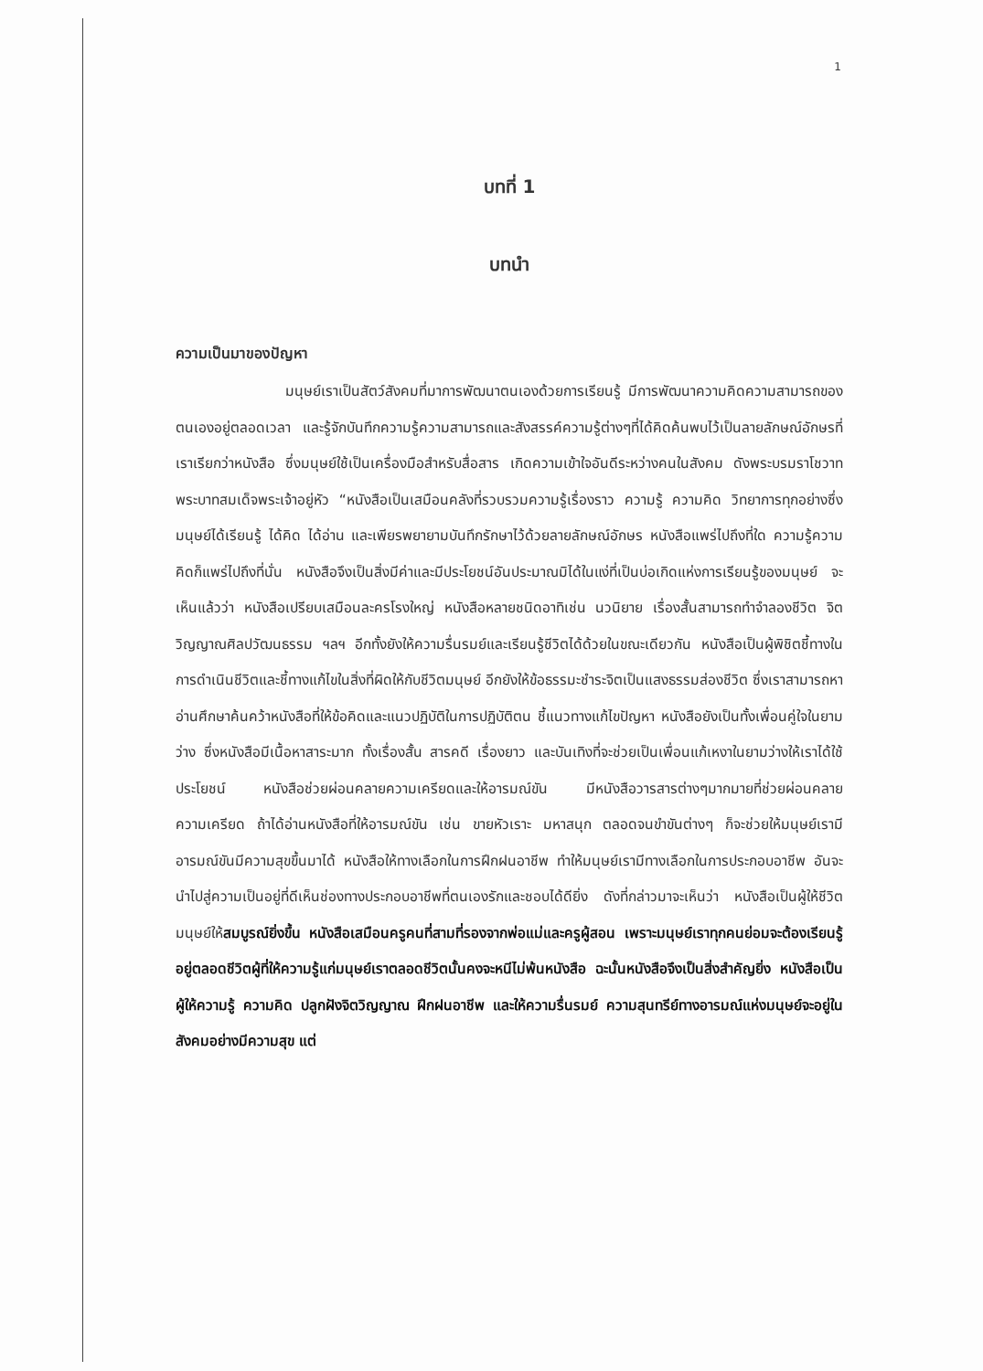1
บทที่ 1
บทนำ
ความเป็นมาของปัญหา
มนุษย์เราเป็นสัตว์สังคมที่มาการพัฒนาตนเองด้วยการเรียนรู้ มีการพัฒนาความคิดความสามารถของตนเองอยู่ตลอดเวลา และรู้จักบันทึกความรู้ความสามารถและสังสรรค์ความรู้ต่างๆที่ได้คิดค้นพบไว้เป็นลายลักษณ์อักษรที่เราเรียกว่าหนังสือ ซึ่งมนุษย์ใช้เป็นเครื่องมือสำหรับสื่อสาร เกิดความเข้าใจอันดีระหว่างคนในสังคม ดังพระบรมราโชวาทพระบาทสมเด็จพระเจ้าอยู่หัว “หนังสือเป็นเสมือนคลังที่รวบรวมความรู้เรื่องราว ความรู้ ความคิด วิทยาการทุกอย่างซึ่งมนุษย์ได้เรียนรู้ ได้คิด ได้อ่าน และเพียรพยายามบันทึกรักษาไว้ด้วยลายลักษณ์อักษร หนังสือแพร่ไปถึงที่ใด ความรู้ความคิดก็แพร่ไปถึงที่นั่น หนังสือจึงเป็นสิ่งมีค่าและมีประโยชน์อันประมาณมิได้ในแง่ที่เป็นบ่อเกิดแห่งการเรียนรู้ของมนุษย์ จะเห็นแล้วว่า หนังสือเปรียบเสมือนละครโรงใหญ่ หนังสือหลายชนิดอาทิเช่น นวนิยาย เรื่องสั้นสามารถทำจำลองชีวิต จิตวิญญาณศิลปวัฒนธรรม ฯลฯ อีกทั้งยังให้ความรื่นรมย์และเรียนรู้ชีวิตได้ด้วยในขณะเดียวกัน หนังสือเป็นผู้พิชิตชี้ทางในการดำเนินชีวิตและชี้ทางแก้ไขในสิ่งที่ผิดให้กับชีวิตมนุษย์ อีกยังให้ข้อธรรมะชำระจิตเป็นแสงธรรมส่องชีวิต ซึ่งเราสามารถหาอ่านศึกษาค้นคว้าหนังสือที่ให้ข้อคิดและแนวปฏิบัติในการปฏิบัติตน ชี้แนวทางแก้ไขปัญหา หนังสือยังเป็นทั้งเพื่อนคู่ใจในยามว่าง ซึ่งหนังสือมีเนื้อหาสาระมาก ทั้งเรื่องสั้น สารคดี เรื่องยาว และบันเทิงที่จะช่วยเป็นเพื่อนแก้เหงาในยามว่างให้เราได้ใช้ประโยชน์ หนังสือช่วยผ่อนคลายความเครียดและให้อารมณ์ขัน มีหนังสือวารสารต่างๆมากมายที่ช่วยผ่อนคลายความเครียด ถ้าได้อ่านหนังสือที่ให้อารมณ์ขัน เช่น ขายหัวเราะ มหาสนุก ตลอดจนขำขันต่างๆ ก็จะช่วยให้มนุษย์เรามีอารมณ์ขันมีความสุขขึ้นมาได้ หนังสือให้ทางเลือกในการฝึกฝนอาชีพ ทำให้มนุษย์เรามีทางเลือกในการประกอบอาชีพ อันจะนำไปสู่ความเป็นอยู่ที่ดีเห็นช่องทางประกอบอาชีพที่ตนเองรักและชอบได้ดียิ่ง ดังที่กล่าวมาจะเห็นว่า หนังสือเป็นผู้ให้ชีวิตมนุษย์ให้สมบูรณ์ยิ่งขึ้น หนังสือเสมือนครูคนที่สามที่รองจากพ่อแม่และครูผู้สอน เพราะมนุษย์เราทุกคนย่อมจะต้องเรียนรู้อยู่ตลอดชีวิตผู้ที่ให้ความรู้แก่มนุษย์เราตลอดชีวิตนั้นคงจะหนีไม่พ้นหนังสือ ฉะนั้นหนังสือจึงเป็นสิ่งสำคัญยิ่ง หนังสือเป็นผู้ให้ความรู้ ความคิด ปลูกฝังจิตวิญญาณ ฝึกฝนอาชีพ และให้ความรื่นรมย์ ความสุนทรีย์ทางอารมณ์แห่งมนุษย์จะอยู่ในสังคมอย่างมีความสุข แต่